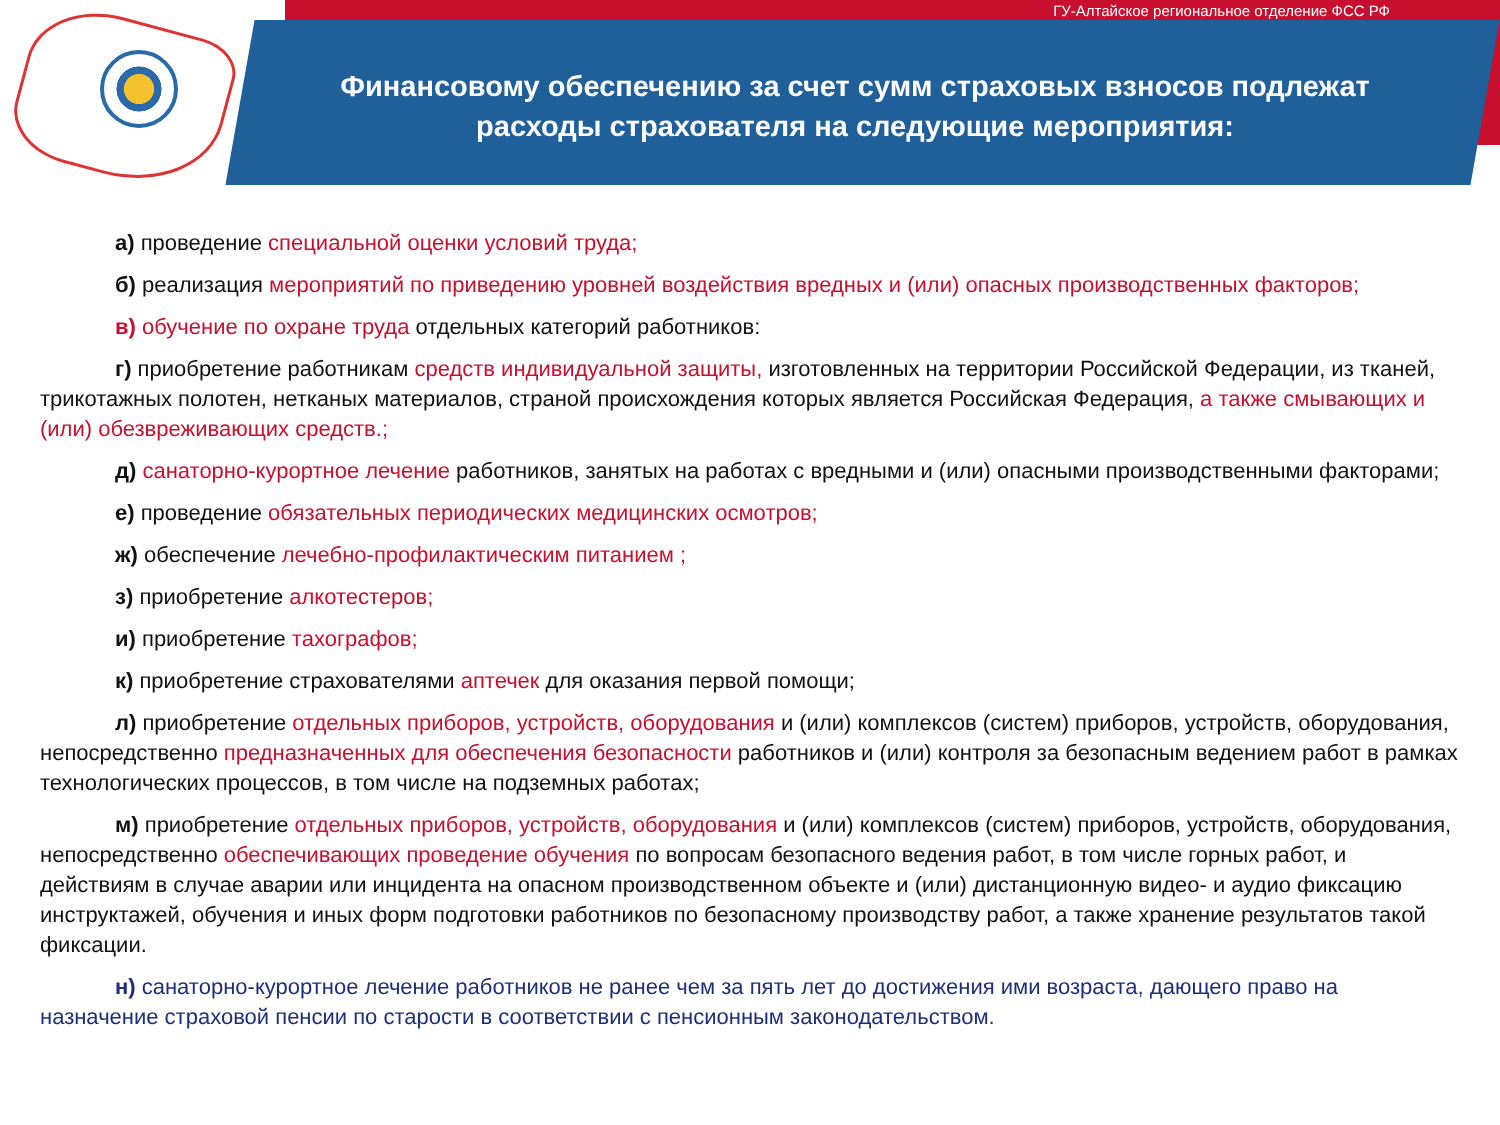ГУ-Алтайское региональное отделение ФСС РФ
Финансовому обеспечению за счет сумм страховых взносов подлежат расходы страхователя на следующие мероприятия:
а) проведение специальной оценки условий труда;
б) реализация мероприятий по приведению уровней воздействия вредных и (или) опасных производственных факторов;
в) обучение по охране труда отдельных категорий работников:
г) приобретение работникам средств индивидуальной защиты, изготовленных на территории Российской Федерации, из тканей, трикотажных полотен, нетканых материалов, страной происхождения которых является Российская Федерация, а также смывающих и (или) обезвреживающих средств.;
д) санаторно-курортное лечение работников, занятых на работах с вредными и (или) опасными производственными факторами;
е) проведение обязательных периодических медицинских осмотров;
ж) обеспечение лечебно-профилактическим питанием ;
з) приобретение алкотестеров;
и) приобретение тахографов;
к) приобретение страхователями аптечек для оказания первой помощи;
л) приобретение отдельных приборов, устройств, оборудования и (или) комплексов (систем) приборов, устройств, оборудования, непосредственно предназначенных для обеспечения безопасности работников и (или) контроля за безопасным ведением работ в рамках технологических процессов, в том числе на подземных работах;
м) приобретение отдельных приборов, устройств, оборудования и (или) комплексов (систем) приборов, устройств, оборудования, непосредственно обеспечивающих проведение обучения по вопросам безопасного ведения работ, в том числе горных работ, и действиям в случае аварии или инцидента на опасном производственном объекте и (или) дистанционную видео- и аудио фиксацию инструктажей, обучения и иных форм подготовки работников по безопасному производству работ, а также хранение результатов такой фиксации.
н) санаторно-курортное лечение работников не ранее чем за пять лет до достижения ими возраста, дающего право на назначение страховой пенсии по старости в соответствии с пенсионным законодательством.